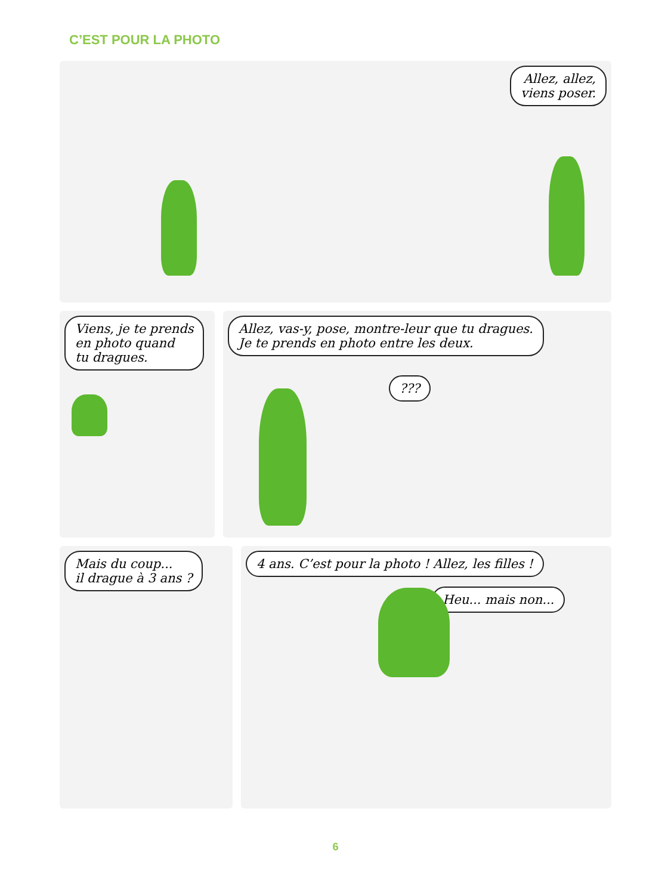C’EST POUR LA PHOTO
Allez, allez,
viens poser.
Viens, je te prends
en photo quand
tu dragues.
Allez, vas-y, pose, montre-leur que tu dragues.
Je te prends en photo entre les deux.
???
Mais du coup...
il drague à 3 ans ?
4 ans. C’est pour la photo ! Allez, les filles !
Heu... mais non...
6